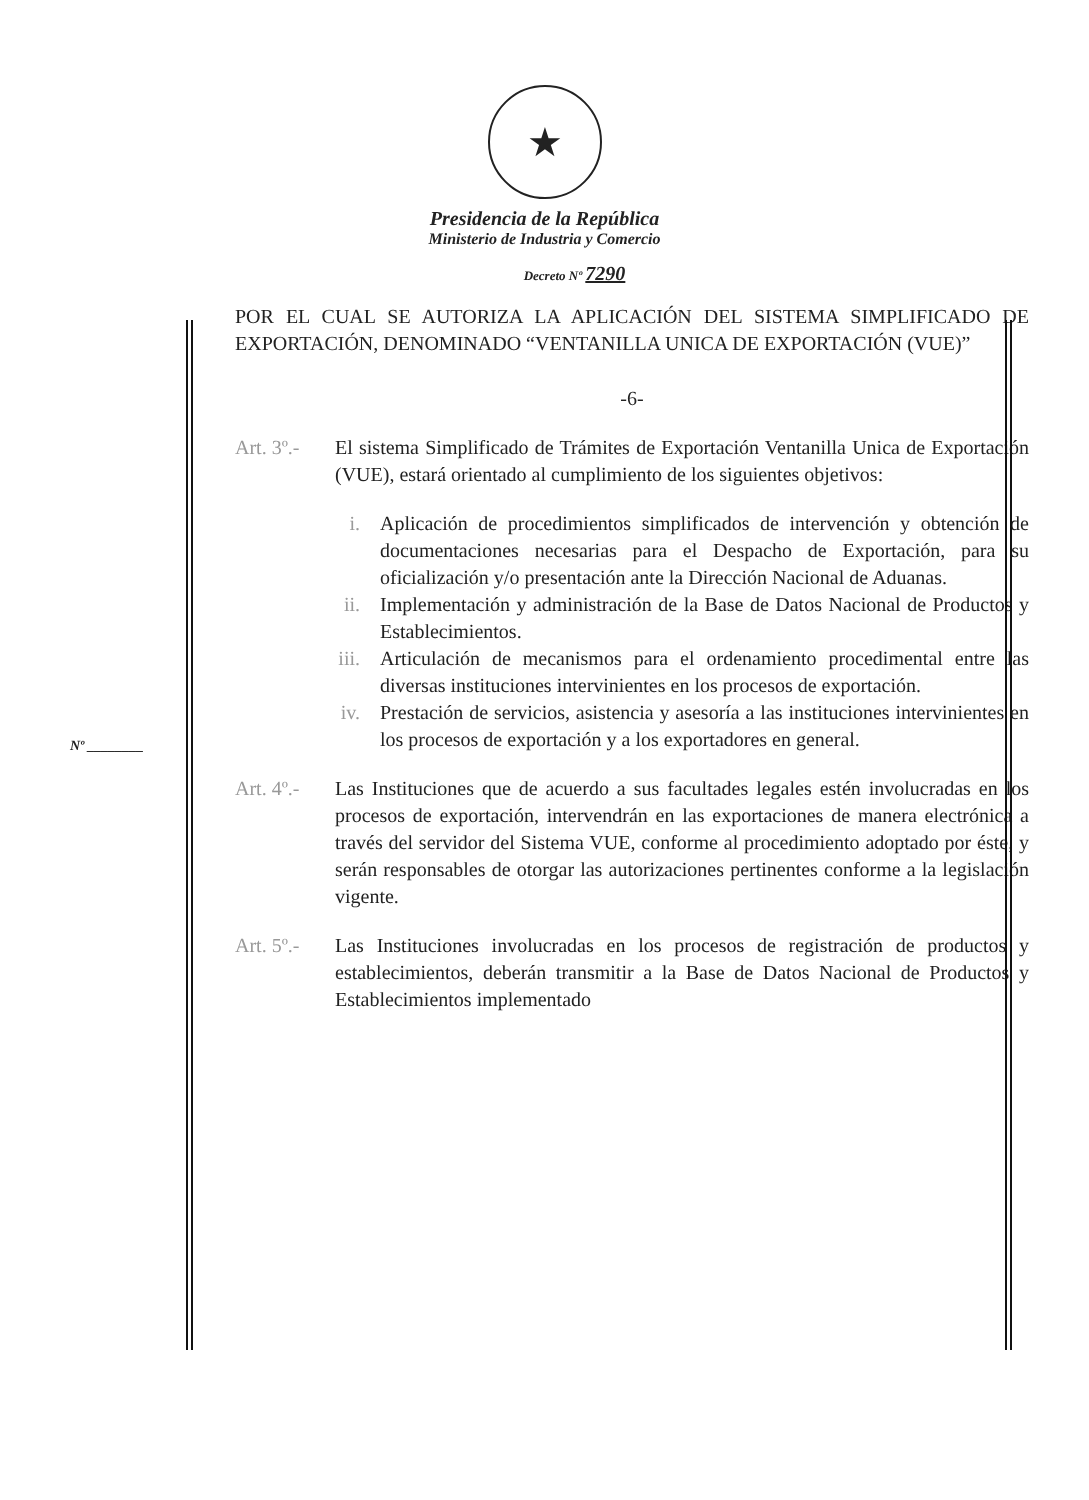★
Presidencia de la República
Ministerio de Industria y Comercio
Decreto Nº 7290
POR EL CUAL SE AUTORIZA LA APLICACIÓN DEL SISTEMA SIMPLIFICADO DE EXPORTACIÓN, DENOMINADO “VENTANILLA UNICA DE EXPORTACIÓN (VUE)”
-6-
Art. 3º.-
El sistema Simplificado de Trámites de Exportación Ventanilla Unica de Exportación (VUE), estará orientado al cumplimiento de los siguientes objetivos:
i. Aplicación de procedimientos simplificados de intervención y obtención de documentaciones necesarias para el Despacho de Exportación, para su oficialización y/o presentación ante la Dirección Nacional de Aduanas.
ii. Implementación y administración de la Base de Datos Nacional de Productos y Establecimientos.
iii. Articulación de mecanismos para el ordenamiento procedimental entre las diversas instituciones intervinientes en los procesos de exportación.
iv. Prestación de servicios, asistencia y asesoría a las instituciones intervinientes en los procesos de exportación y a los exportadores en general.
Art. 4º.-
Las Instituciones que de acuerdo a sus facultades legales estén involucradas en los procesos de exportación, intervendrán en las exportaciones de manera electrónica a través del servidor del Sistema VUE, conforme al procedimiento adoptado por éste, y serán responsables de otorgar las autorizaciones pertinentes conforme a la legislación vigente.
Art. 5º.-
Las Instituciones involucradas en los procesos de registración de productos y establecimientos, deberán transmitir a la Base de Datos Nacional de Productos y Establecimientos implementado
Nº ________